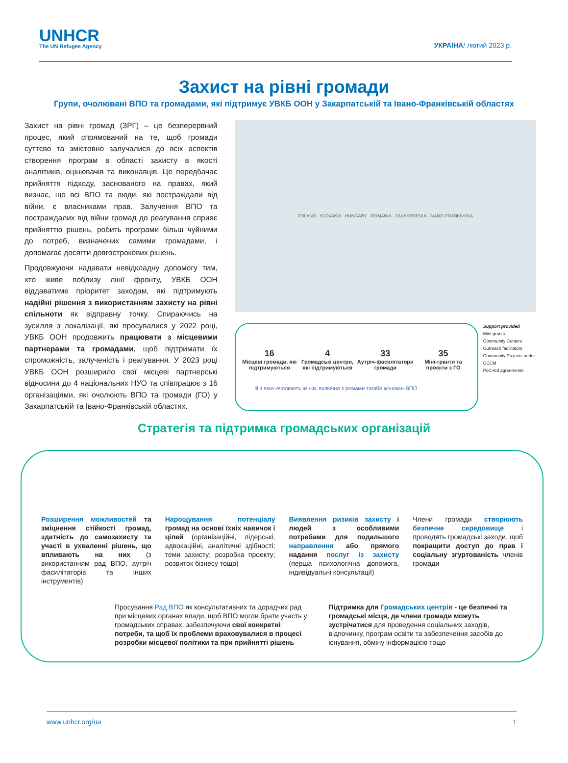UNHCR
The UN Refugee Agency
УКРАЇНА/ лютий 2023 р.
Захист на рівні громади
Групи, очолювані ВПО та громадами, які підтримує УВКБ ООН у Закарпатській та Івано-Франківській областях
Захист на рівні громад (ЗРГ) – це безперервний процес, який спрямований на те, щоб громади суттєво та змістовно залучалися до всіх аспектів створення програм в області захисту в якості аналітиків, оцінювачів та виконавців. Це передбачає прийняття підходу, заснованого на правах, який визнає, що всі ВПО та люди, які постраждали від війни, є власниками прав. Залучення ВПО та постраждалих від війни громад до реагування сприяє прийняттю рішень, робить програми більш чуйними до потреб, визначених самими громадами, і допомагає досягти довгострокових рішень.
Продовжуючи надавати невідкладну допомогу тим, хто живе поблизу лінії фронту, УВКБ ООН віддаватиме пріоритет заходам, які підтримують надійні рішення з використанням захисту на рівні спільноти як відправну точку. Спираючись на зусилля з локалізації, які просувалися у 2022 році, УВКБ ООН продовжить працювати з місцевими партнерами та громадами, щоб підтримати їх спроможність, залученість і реагування. У 2023 році УВКБ ООН розширило свої місцеві партнерські відносини до 4 національних НУО та співпрацює з 16 організаціями, які очолюють ВПО та громади (ГО) у Закарпатській та Івано-Франківській областях.
POLAND · SLOVAKIA · HUNGARY · ROMANIA · ZAKARPATSKA · IVANO-FRANKIVSKA
16
Місцеві громади, які підтримуються
4
Громадські центри, які підтримуються
33
Аутріч-фасилітатори громади
35
Міні-гранти та проєкти з ГО
9 з яких очолюють жінки, включно з ромами та/або жінками-ВПО
Support provided
Mini-grants
Community Centers
Outreach facilitators
Community Projects under CCCM
PoC-led agreements
Стратегія та підтримка громадських організацій
Розширення можливостей та зміцнення стійкості громад, здатність до самозахисту та участі в ухваленні рішень, що впливають на них (з використанням рад ВПО, аутріч фасилітаторів та інших інструментів)
Нарощування потенціалу громад на основі їхніх навичок і цілей (організаційні, лідерські, адвокаційні, аналітичні здібності; теми захисту; розробка проекту; розвиток бізнесу тощо)
Виявлення ризиків захисту і людей з особливими потребами для подальшого направлення або прямого надання послуг із захисту (перша психологічна допомога, індивідуальні консультації)
Члени громади створюють безпечне середовище і проводять громадські заходи, щоб покращити доступ до прав і соціальну згуртованість членів громади
Просування Рад ВПО як консультативних та дорадчих рад при місцевих органах влади, щоб ВПО могли брати участь у громадських справах, забезпечуючи свої конкретні потреби, та щоб їх проблеми враховувалися в процесі розробки місцевої політики та при прийнятті рішень
Підтримка для Громадських центрів - це безпечні та громадські місця, де члени громади можуть зустрічатися для проведення соціальних заходів, відпочинку, програм освіти та забезпечення засобів до існування, обміну інформацією тощо
www.unhcr.org/ua 1